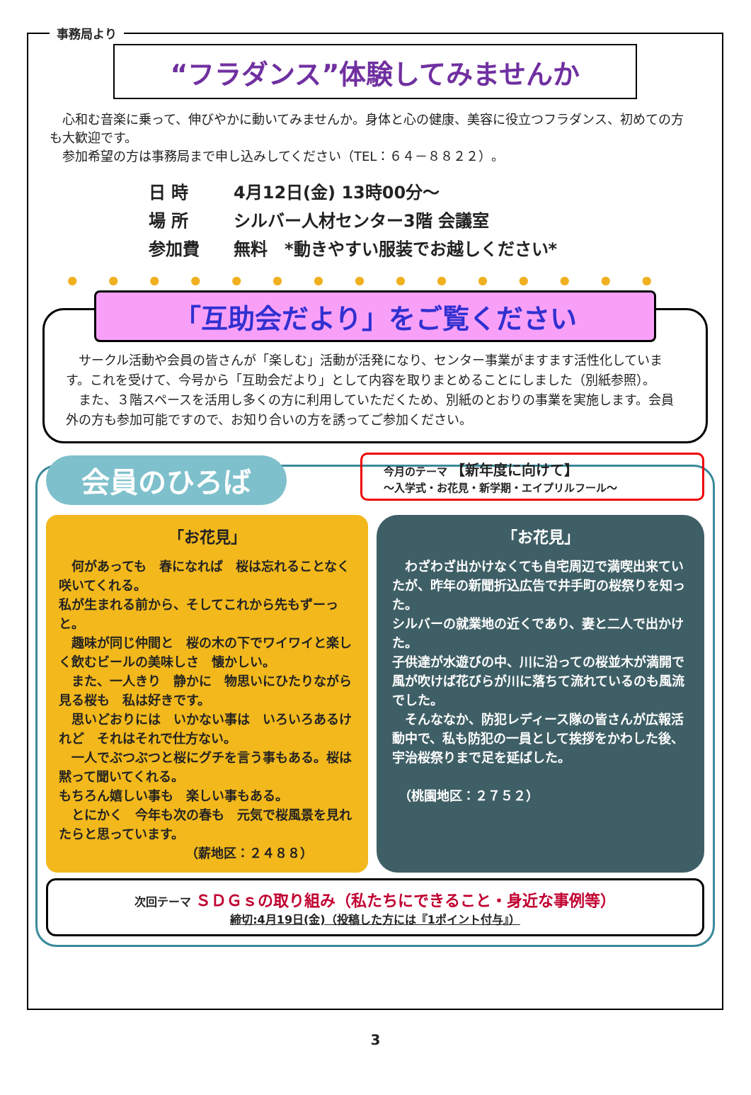事務局より
“フラダンス”体験してみませんか
　心和む音楽に乗って、伸びやかに動いてみませんか。身体と心の健康、美容に役立つフラダンス、初めての方も大歓迎です。
　参加希望の方は事務局まで申し込みしてください（TEL：６４－８８２２）。
日 時
4月12日(金) 13時00分～
場 所
シルバー人材センター3階 会議室
参加費
無料　*動きやすい服装でお越しください*
●●●●●●●●●●●●●●●
「互助会だより」をご覧ください
　サークル活動や会員の皆さんが「楽しむ」活動が活発になり、センター事業がますます活性化しています。これを受けて、今号から「互助会だより」として内容を取りまとめることにしました（別紙参照）。
　また、３階スペースを活用し多くの方に利用していただくため、別紙のとおりの事業を実施します。会員外の方も参加可能ですので、お知り合いの方を誘ってご参加ください。
会員のひろば
今月のテーマ　【新年度に向けて】
～入学式・お花見・新学期・エイプリルフール～
「お花見」
　何があっても　春になれば　桜は忘れることなく咲いてくれる。
私が生まれる前から、そしてこれから先もずーっと。
　趣味が同じ仲間と　桜の木の下でワイワイと楽しく飲むビールの美味しさ　懐かしい。
　また、一人きり　静かに　物思いにひたりながら見る桜も　私は好きです。
　思いどおりには　いかない事は　いろいろあるけれど　それはそれで仕方ない。
　一人でぶつぶつと桜にグチを言う事もある。桜は黙って聞いてくれる。
もちろん嬉しい事も　楽しい事もある。
　とにかく　今年も次の春も　元気で桜風景を見れたらと思っています。
（薪地区：２４８８）
「お花見」
　わざわざ出かけなくても自宅周辺で満喫出来ていたが、昨年の新聞折込広告で井手町の桜祭りを知った。
シルバーの就業地の近くであり、妻と二人で出かけた。
子供達が水遊びの中、川に沿っての桜並木が満開で風が吹けば花びらが川に落ちて流れているのも風流でした。
　そんななか、防犯レディース隊の皆さんが広報活動中で、私も防犯の一員として挨拶をかわした後、宇治桜祭りまで足を延ばした。
　（桃園地区：２７５２）
次回テーマ ＳＤＧｓの取り組み（私たちにできること・身近な事例等）
締切:4月19日(金)（投稿した方には『1ポイント付与』）
3